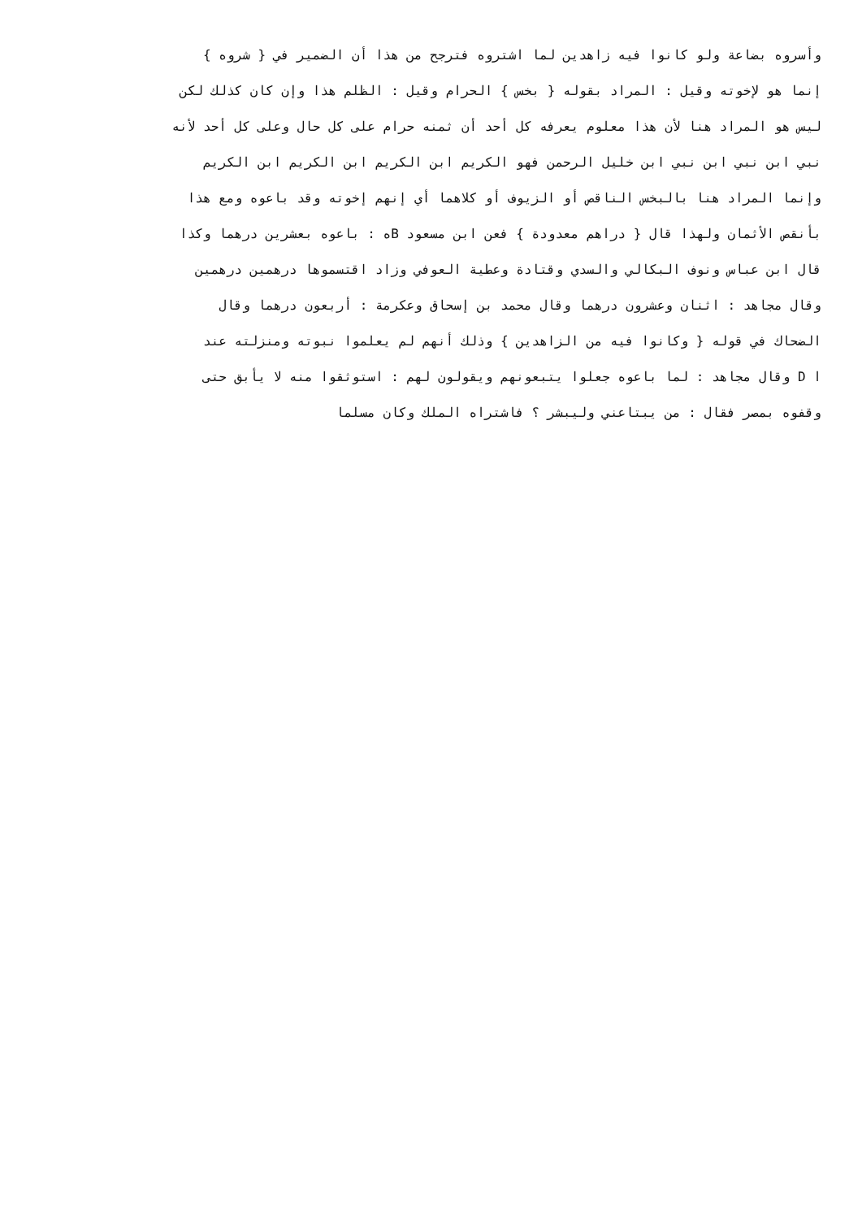وأسروه بضاعة ولو كانوا فيه زاهدين لما اشتروه فترجح من هذا أن الضمير في { شروه }
إنما هو لإخوته وقيل : المراد بقوله { بخس } الحرام وقيل : الظلم هذا وإن كان كذلك لكن
ليس هو المراد هنا لأن هذا معلوم يعرفه كل أحد أن ثمنه حرام على كل حال وعلى كل أحد لأنه
نبي ابن نبي ابن نبي ابن خليل الرحمن فهو الكريم ابن الكريم ابن الكريم ابن الكريم
وإنما المراد هنا بالبخس الناقص أو الزيوف أو كلاهما أي إنهم إخوته وقد باعوه ومع هذا
بأنقص الأثمان ولهذا قال { دراهم معدودة } فعن ابن مسعود Bه : باعوه بعشرين درهما وكذا
قال ابن عباس ونوف البكالي والسدي وقتادة وعطية العوفي وزاد اقتسموها درهمين درهمين
وقال مجاهد : اثنان وعشرون درهما وقال محمد بن إسحاق وعكرمة : أربعون درهما وقال
الضحاك في قوله { وكانوا فيه من الزاهدين } وذلك أنهم لم يعلموا نبوته ومنزلته عند
ا D وقال مجاهد : لما باعوه جعلوا يتبعونهم ويقولون لهم : استوثقوا منه لا يأبق حتى
وقفوه بمصر فقال : من يبتاعني وليبشر ؟ فاشتراه الملك وكان مسلما